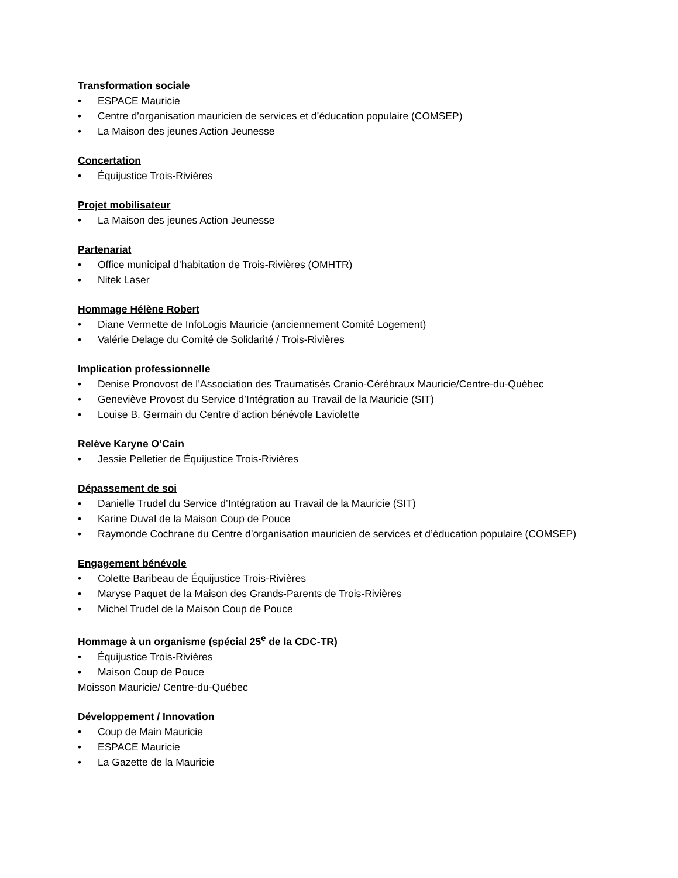Transformation sociale
• ESPACE Mauricie
• Centre d’organisation mauricien de services et d’éducation populaire (COMSEP)
• La Maison des jeunes Action Jeunesse
Concertation
• Équijustice Trois-Rivières
Projet mobilisateur
• La Maison des jeunes Action Jeunesse
Partenariat
• Office municipal d’habitation de Trois-Rivières (OMHTR)
• Nitek Laser
Hommage Hélène Robert
• Diane Vermette de InfoLogis Mauricie (anciennement Comité Logement)
• Valérie Delage du Comité de Solidarité / Trois-Rivières
Implication professionnelle
• Denise Pronovost de l’Association des Traumatisés Cranio-Cérébraux Mauricie/Centre-du-Québec
• Geneviève Provost du Service d’Intégration au Travail de la Mauricie (SIT)
• Louise B. Germain du Centre d’action bénévole Laviolette
Relève Karyne O’Cain
• Jessie Pelletier de Équijustice Trois-Rivières
Dépassement de soi
• Danielle Trudel du Service d’Intégration au Travail de la Mauricie (SIT)
• Karine Duval de la Maison Coup de Pouce
• Raymonde Cochrane du Centre d’organisation mauricien de services et d’éducation populaire (COMSEP)
Engagement bénévole
• Colette Baribeau de Équijustice Trois-Rivières
• Maryse Paquet de la Maison des Grands-Parents de Trois-Rivières
• Michel Trudel de la Maison Coup de Pouce
Hommage à un organisme (spécial 25<sup>e</sup> de la CDC-TR)
• Équijustice Trois-Rivières
• Maison Coup de Pouce
Moisson Mauricie/ Centre-du-Québec
Développement / Innovation
• Coup de Main Mauricie
• ESPACE Mauricie
• La Gazette de la Mauricie